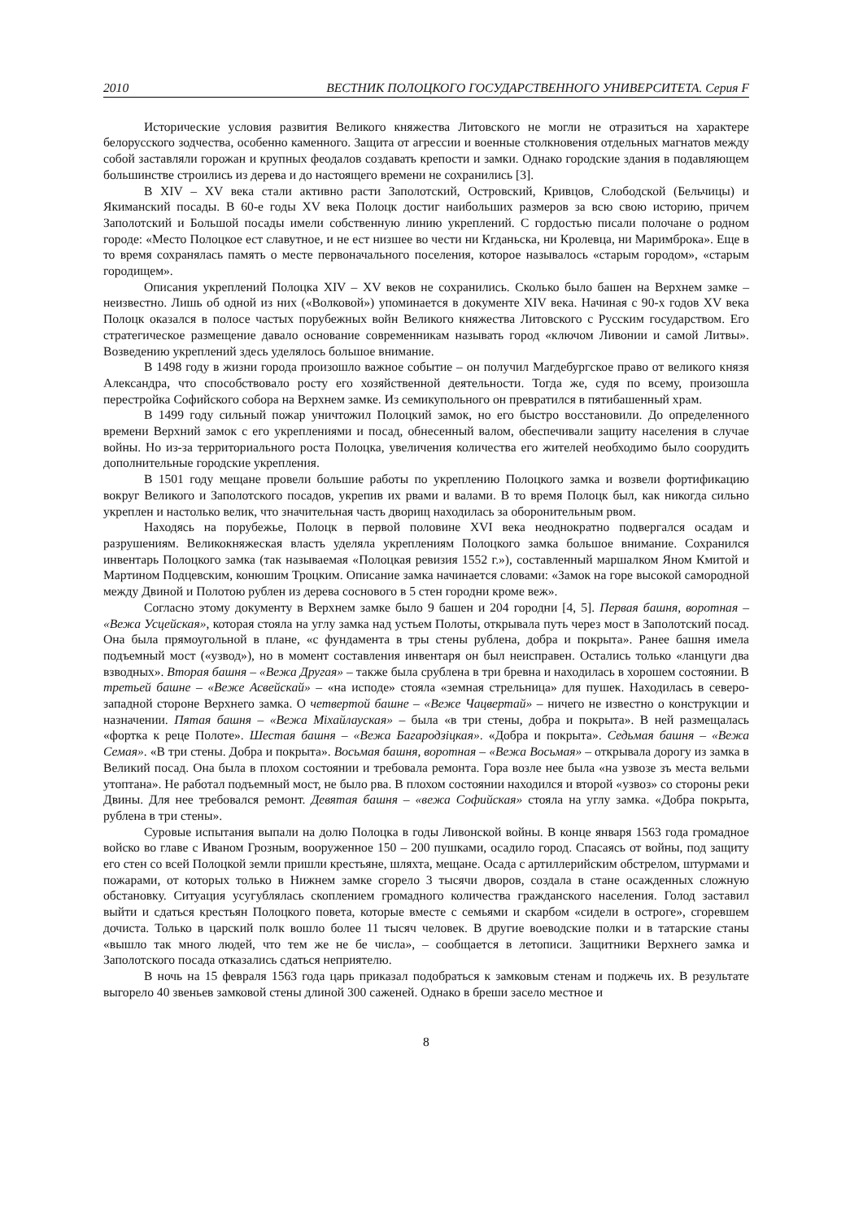2010 ВЕСТНИК ПОЛОЦКОГО ГОСУДАРСТВЕННОГО УНИВЕРСИТЕТА. Серия F
Исторические условия развития Великого княжества Литовского не могли не отразиться на характере белорусского зодчества, особенно каменного. Защита от агрессии и военные столкновения отдельных магнатов между собой заставляли горожан и крупных феодалов создавать крепости и замки. Однако городские здания в подавляющем большинстве строились из дерева и до настоящего времени не сохранились [3].
В XIV – XV века стали активно расти Заполотский, Островский, Кривцов, Слободской (Бельчицы) и Якиманский посады. В 60-е годы XV века Полоцк достиг наибольших размеров за всю свою историю, причем Заполотский и Большой посады имели собственную линию укреплений. С гордостью писали полочане о родном городе: «Место Полоцкое ест славутное, и не ест низшее во чести ни Кгданьска, ни Кролевца, ни Маримброка». Еще в то время сохранялась память о месте первоначального поселения, которое называлось «старым городом», «старым городищем».
Описания укреплений Полоцка XIV – XV веков не сохранились. Сколько было башен на Верхнем замке – неизвестно. Лишь об одной из них («Волковой») упоминается в документе XIV века. Начиная с 90-х годов XV века Полоцк оказался в полосе частых порубежных войн Великого княжества Литовского с Русским государством. Его стратегическое размещение давало основание современникам называть город «ключом Ливонии и самой Литвы». Возведению укреплений здесь уделялось большое внимание.
В 1498 году в жизни города произошло важное событие – он получил Магдебургское право от великого князя Александра, что способствовало росту его хозяйственной деятельности. Тогда же, судя по всему, произошла перестройка Софийского собора на Верхнем замке. Из семикупольного он превратился в пятибашенный храм.
В 1499 году сильный пожар уничтожил Полоцкий замок, но его быстро восстановили. До определенного времени Верхний замок с его укреплениями и посад, обнесенный валом, обеспечивали защиту населения в случае войны. Но из-за территориального роста Полоцка, увеличения количества его жителей необходимо было соорудить дополнительные городские укрепления.
В 1501 году мещане провели большие работы по укреплению Полоцкого замка и возвели фортификацию вокруг Великого и Заполотского посадов, укрепив их рвами и валами. В то время Полоцк был, как никогда сильно укреплен и настолько велик, что значительная часть дворищ находилась за оборонительным рвом.
Находясь на порубежье, Полоцк в первой половине XVI века неоднократно подвергался осадам и разрушениям. Великокняжеская власть уделяла укреплениям Полоцкого замка большое внимание. Сохранился инвентарь Полоцкого замка (так называемая «Полоцкая ревизия 1552 г.»), составленный маршалком Яном Кмитой и Мартином Подцевским, конюшим Троцким. Описание замка начинается словами: «Замок на горе высокой самородной между Двиной и Полотою рублен из дерева соснового в 5 стен городни кроме веж».
Согласно этому документу в Верхнем замке было 9 башен и 204 городни [4, 5]. Первая башня, воротная – «Вежа Усцейская», которая стояла на углу замка над устьем Полоты, открывала путь через мост в Заполотский посад. Она была прямоугольной в плане, «с фундамента в тры стены рублена, добра и покрыта». Ранее башня имела подъемный мост («узвод»), но в момент составления инвентаря он был неисправен. Остались только «ланцуги два взводных». Вторая башня – «Вежа Другая» – также была срублена в три бревна и находилась в хорошем состоянии. В третьей башне – «Веже Асвейскай» – «на исподе» стояла «земная стрельница» для пушек. Находилась в северо-западной стороне Верхнего замка. О четвертой башне – «Веже Чацвертай» – ничего не известно о конструкции и назначении. Пятая башня – «Вежа Міхайлауская» – была «в три стены, добра и покрыта». В ней размещалась «фортка к реце Полоте». Шестая башня – «Вежа Багародзіцкая». «Добра и покрыта». Седьмая башня – «Вежа Семая». «В три стены. Добра и покрыта». Восьмая башня, воротная – «Вежа Восьмая» – открывала дорогу из замка в Великий посад. Она была в плохом состоянии и требовала ремонта. Гора возле нее была «на узвозе зъ места вельми утоптана». Не работал подъемный мост, не было рва. В плохом состоянии находился и второй «узвоз» со стороны реки Двины. Для нее требовался ремонт. Девятая башня – «вежа Софийская» стояла на углу замка. «Добра покрыта, рублена в три стены».
Суровые испытания выпали на долю Полоцка в годы Ливонской войны. В конце января 1563 года громадное войско во главе с Иваном Грозным, вооруженное 150 – 200 пушками, осадило город. Спасаясь от войны, под защиту его стен со всей Полоцкой земли пришли крестьяне, шляхта, мещане. Осада с артиллерийским обстрелом, штурмами и пожарами, от которых только в Нижнем замке сгорело 3 тысячи дворов, создала в стане осажденных сложную обстановку. Ситуация усугублялась скоплением громадного количества гражданского населения. Голод заставил выйти и сдаться крестьян Полоцкого повета, которые вместе с семьями и скарбом «сидели в остроге», сгоревшем дочиста. Только в царский полк вошло более 11 тысяч человек. В другие воеводские полки и в татарские станы «вышло так много людей, что тем же не бе числа», – сообщается в летописи. Защитники Верхнего замка и Заполотского посада отказались сдаться неприятелю.
В ночь на 15 февраля 1563 года царь приказал подобраться к замковым стенам и поджечь их. В результате выгорело 40 звеньев замковой стены длиной 300 саженей. Однако в бреши засело местное и
8